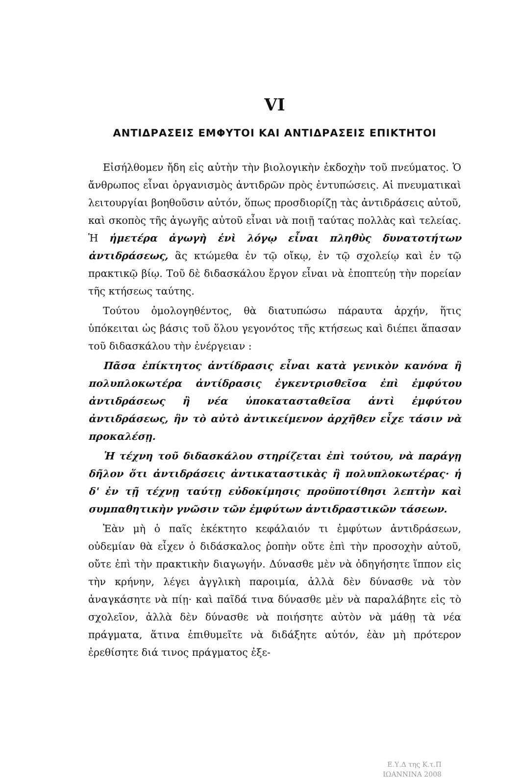VI
ΑΝΤΙΔΡΑΣΕΙΣ ΕΜΦΥΤΟΙ ΚΑΙ ΑΝΤΙΔΡΑΣΕΙΣ ΕΠΙΚΤΗΤΟΙ
Εἰσήλθομεν ἤδη εἰς αὐτὴν τὴν βιολογικὴν ἐκδοχὴν τοῦ πνεύματος. Ὁ ἄνθρωπος εἶναι ὀργανισμὸς ἀντιδρῶν πρὸς ἐντυπώσεις. Αἱ πνευματικαὶ λειτουργίαι βοηθοῦσιν αὐτόν, ὅπως προσδιορίζῃ τὰς ἀντιδράσεις αὐτοῦ, καὶ σκοπὸς τῆς ἀγωγῆς αὐτοῦ εἶναι νὰ ποιῇ ταύτας πολλὰς καὶ τελείας. Ἡ ἡμετέρα ἀγωγὴ ἑνὶ λόγῳ εἶναι πληθὺς δυνατοτήτων ἀντιδράσεως, ἃς κτώμεθα ἐν τῷ οἴκῳ, ἐν τῷ σχολείῳ καὶ ἐν τῷ πρακτικῷ βίῳ. Τοῦ δὲ διδασκάλου ἔργον εἶναι νὰ ἐποπτεύῃ τὴν πορείαν τῆς κτήσεως ταύτης.
Τούτου ὁμολογηθέντος, θὰ διατυπώσω πάραυτα ἀρχήν, ἥτις ὑπόκειται ὡς βάσις τοῦ ὅλου γεγονότος τῆς κτήσεως καὶ διέπει ἅπασαν τοῦ διδασκάλου τὴν ἐνέργειαν :
Πᾶσα ἐπίκτητος ἀντίδρασις εἶναι κατὰ γενικὸν κανόνα ἢ πολυπλοκωτέρα ἀντίδρασις ἐγκεντρισθεῖσα ἐπὶ ἐμφύτου ἀντιδράσεως ἢ νέα ὑποκατασταθεῖσα ἀντὶ ἐμφύτου ἀντιδράσεως, ἣν τὸ αὐτὸ ἀντικείμενον ἀρχῆθεν εἶχε τάσιν νὰ προκαλέσῃ.
Ἡ τέχνη τοῦ διδασκάλου στηρίζεται ἐπὶ τούτου, νὰ παράγῃ δῆλον ὅτι ἀντιδράσεις ἀντικαταστικὰς ἢ πολυπλοκωτέρας· ἡ δ' ἐν τῇ τέχνῃ ταύτῃ εὐδοκίμησις προϋποτίθησι λεπτὴν καὶ συμπαθητικὴν γνῶσιν τῶν ἐμφύτων ἀντιδραστικῶν τάσεων.
Ἐὰν μὴ ὁ παῖς ἐκέκτητο κεφάλαιόν τι ἐμφύτων ἀντιδράσεων, οὐδεμίαν θὰ εἶχεν ὁ διδάσκαλος ῥοπὴν οὔτε ἐπὶ τὴν προσοχὴν αὐτοῦ, οὔτε ἐπὶ τὴν πρακτικὴν διαγωγήν. Δύνασθε μὲν νὰ ὁδηγήσητε ἵππον εἰς τὴν κρήνην, λέγει ἀγγλικὴ παροιμία, ἀλλὰ δὲν δύνασθε νὰ τὸν ἀναγκάσητε νὰ πίῃ· καὶ παῖδά τινα δύνασθε μὲν νὰ παραλάβητε εἰς τὸ σχολεῖον, ἀλλὰ δὲν δύνασθε νὰ ποιήσητε αὐτὸν νὰ μάθῃ τὰ νέα πράγματα, ἅτινα ἐπιθυμεῖτε νὰ διδάξητε αὐτόν, ἐὰν μὴ πρότερον ἐρεθίσητε διά τινος πράγματος ἐξε-
Ε.Υ.Δ της Κ.τ.Π
ΙΩΑΝΝΙΝΑ 2008